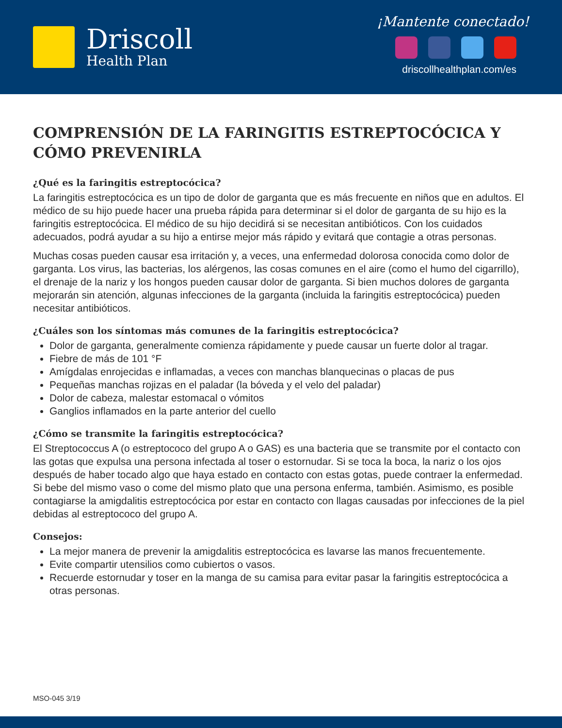Driscoll
Health Plan
¡Mantente conectado!
driscollhealthplan.com/es
COMPRENSIÓN DE LA FARINGITIS ESTREPTOCÓCICA Y CÓMO PREVENIRLA
¿Qué es la faringitis estreptocócica?
La faringitis estreptocócica es un tipo de dolor de garganta que es más frecuente en niños que en adultos. El médico de su hijo puede hacer una prueba rápida para determinar si el dolor de garganta de su hijo es la faringitis estreptocócica. El médico de su hijo decidirá si se necesitan antibióticos. Con los cuidados adecuados, podrá ayudar a su hijo a entirse mejor más rápido y evitará que contagie a otras personas.
Muchas cosas pueden causar esa irritación y, a veces, una enfermedad dolorosa conocida como dolor de garganta. Los virus, las bacterias, los alérgenos, las cosas comunes en el aire (como el humo del cigarrillo), el drenaje de la nariz y los hongos pueden causar dolor de garganta. Si bien muchos dolores de garganta mejorarán sin atención, algunas infecciones de la garganta (incluida la faringitis estreptocócica) pueden necesitar antibióticos.
¿Cuáles son los síntomas más comunes de la faringitis estreptocócica?
Dolor de garganta, generalmente comienza rápidamente y puede causar un fuerte dolor al tragar.
Fiebre de más de 101 °F
Amígdalas enrojecidas e inflamadas, a veces con manchas blanquecinas o placas de pus
Pequeñas manchas rojizas en el paladar (la bóveda y el velo del paladar)
Dolor de cabeza, malestar estomacal o vómitos
Ganglios inflamados en la parte anterior del cuello
¿Cómo se transmite la faringitis estreptocócica?
El Streptococcus A (o estreptococo del grupo A o GAS) es una bacteria que se transmite por el contacto con las gotas que expulsa una persona infectada al toser o estornudar. Si se toca la boca, la nariz o los ojos después de haber tocado algo que haya estado en contacto con estas gotas, puede contraer la enfermedad. Si bebe del mismo vaso o come del mismo plato que una persona enferma, también. Asimismo, es posible contagiarse la amigdalitis estreptocócica por estar en contacto con llagas causadas por infecciones de la piel debidas al estreptococo del grupo A.
Consejos:
La mejor manera de prevenir la amigdalitis estreptocócica es lavarse las manos frecuentemente.
Evite compartir utensilios como cubiertos o vasos.
Recuerde estornudar y toser en la manga de su camisa para evitar pasar la faringitis estreptocócica a otras personas.
MSO-045 3/19